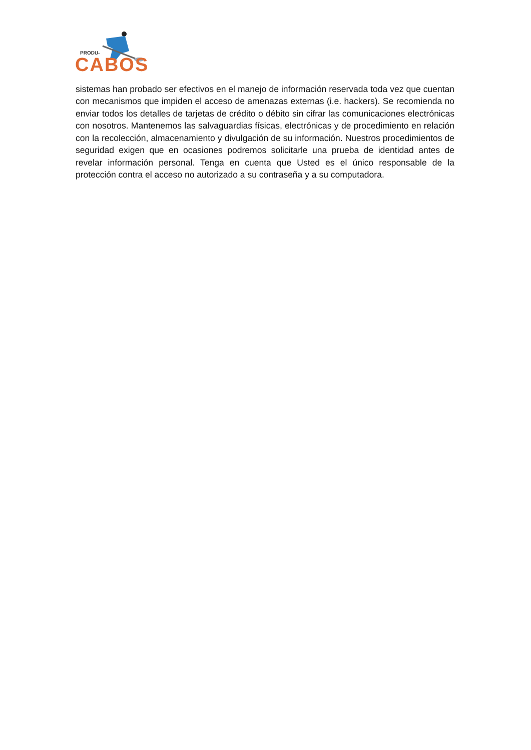PRODU-
CABOS
sistemas han probado ser efectivos en el manejo de información reservada toda vez que cuentan con mecanismos que impiden el acceso de amenazas externas (i.e. hackers). Se recomienda no enviar todos los detalles de tarjetas de crédito o débito sin cifrar las comunicaciones electrónicas con nosotros. Mantenemos las salvaguardias físicas, electrónicas y de procedimiento en relación con la recolección, almacenamiento y divulgación de su información. Nuestros procedimientos de seguridad exigen que en ocasiones podremos solicitarle una prueba de identidad antes de revelar información personal. Tenga en cuenta que Usted es el único responsable de la protección contra el acceso no autorizado a su contraseña y a su computadora.